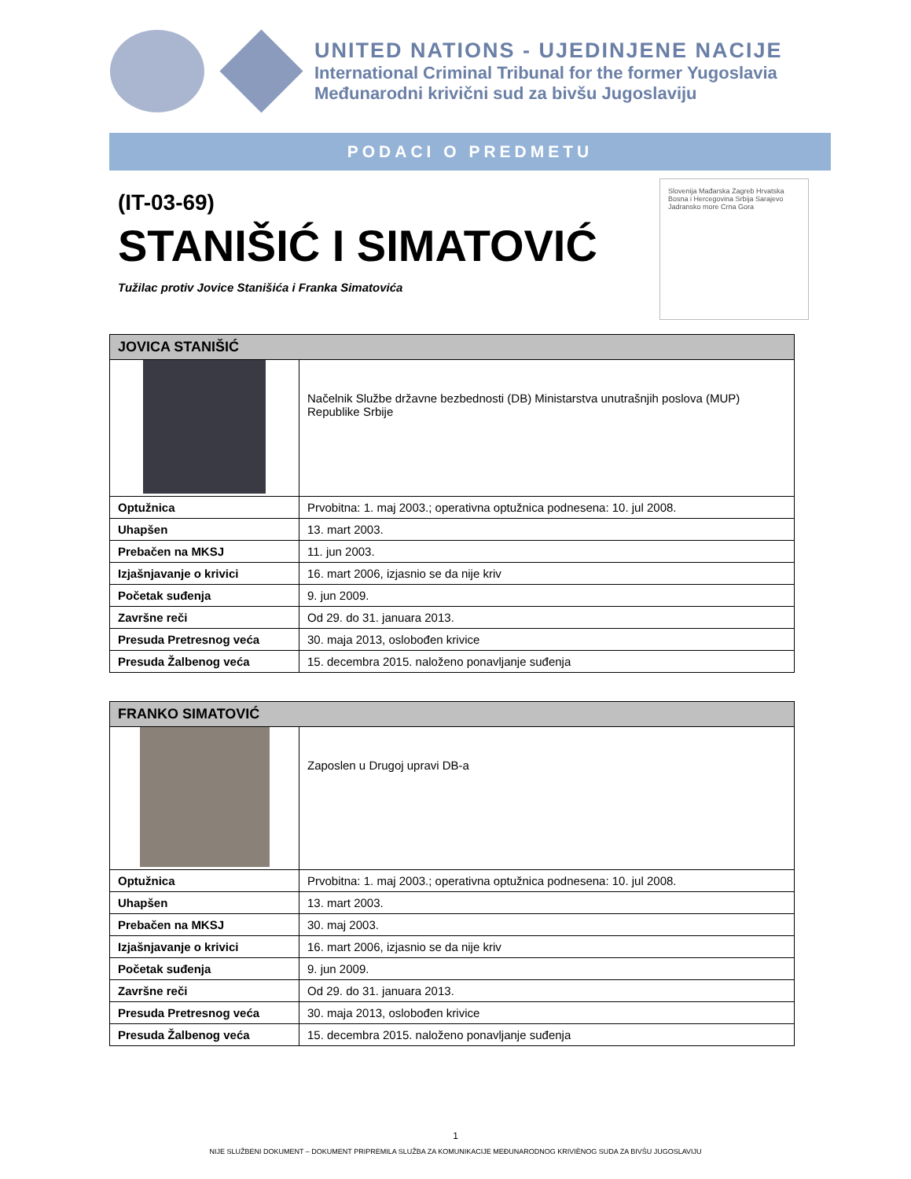UNITED NATIONS - UJEDINJENE NACIJE
International Criminal Tribunal for the former Yugoslavia
Međunarodni krivični sud za bivšu Jugoslaviju
PODACI O PREDMETU
(IT-03-69)
STANIŠIĆ I SIMATOVIĆ
Tužilac protiv Jovice Stanišića i Franka Simatovića
Slovenija Mađarska Zagreb Hrvatska Bosna i Hercegovina Srbija Sarajevo Jadransko more Crna Gora
| JOVICA STANIŠIĆ | |
| --- | --- |
| | Načelnik Službe državne bezbednosti (DB) Ministarstva unutrašnjih poslova (MUP) Republike Srbije |
| Optužnica | Prvobitna: 1. maj 2003.; operativna optužnica podnesena: 10. jul 2008. |
| Uhapšen | 13. mart 2003. |
| Prebačen na MKSJ | 11. jun 2003. |
| Izjašnjavanje o krivici | 16. mart 2006, izjasnio se da nije kriv |
| Početak suđenja | 9. jun 2009. |
| Završne reči | Od 29. do 31. januara 2013. |
| Presuda Pretresnog veća | 30. maja 2013, oslobođen krivice |
| Presuda Žalbenog veća | 15. decembra 2015. naloženo ponavljanje suđenja |
| FRANKO SIMATOVIĆ | |
| --- | --- |
| | Zaposlen u Drugoj upravi DB-a |
| Optužnica | Prvobitna: 1. maj 2003.; operativna optužnica podnesena: 10. jul 2008. |
| Uhapšen | 13. mart 2003. |
| Prebačen na MKSJ | 30. maj 2003. |
| Izjašnjavanje o krivici | 16. mart 2006, izjasnio se da nije kriv |
| Početak suđenja | 9. jun 2009. |
| Završne reči | Od 29. do 31. januara 2013. |
| Presuda Pretresnog veća | 30. maja 2013, oslobođen krivice |
| Presuda Žalbenog veća | 15. decembra 2015. naloženo ponavljanje suđenja |
1
NIJE SLUŽBENI DOKUMENT – DOKUMENT PRIPREMILA SLUŽBA ZA KOMUNIKACIJE MEĐUNARODNOG KRIVIÈNOG SUDA ZA BIVŠU JUGOSLAVIJU